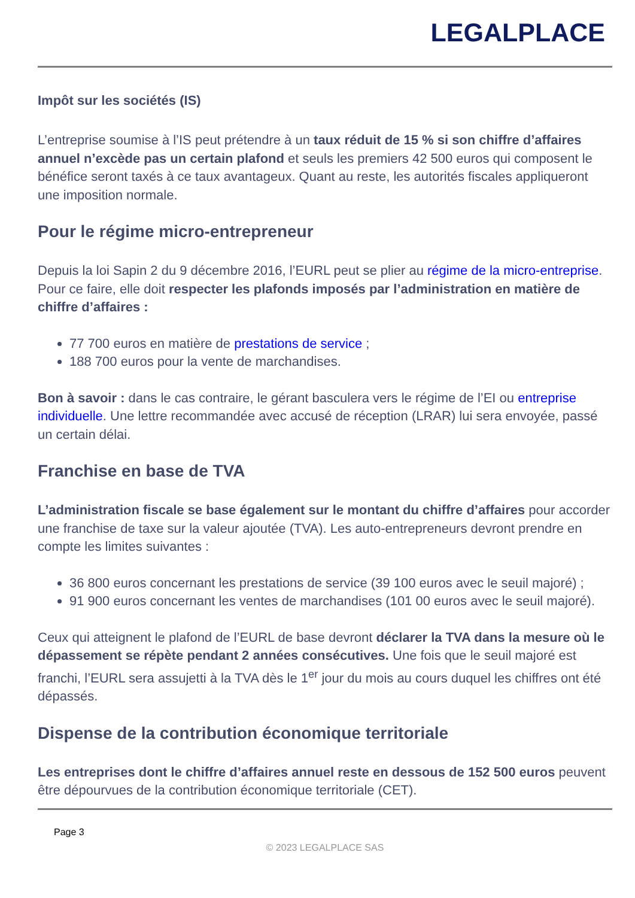LEGALPLACE
Impôt sur les sociétés (IS)
L’entreprise soumise à l’IS peut prétendre à un taux réduit de 15 % si son chiffre d’affaires annuel n’excède pas un certain plafond et seuls les premiers 42 500 euros qui composent le bénéfice seront taxés à ce taux avantageux. Quant au reste, les autorités fiscales appliqueront une imposition normale.
Pour le régime micro-entrepreneur
Depuis la loi Sapin 2 du 9 décembre 2016, l’EURL peut se plier au régime de la micro-entreprise. Pour ce faire, elle doit respecter les plafonds imposés par l’administration en matière de chiffre d’affaires :
77 700 euros en matière de prestations de service ;
188 700 euros pour la vente de marchandises.
Bon à savoir : dans le cas contraire, le gérant basculera vers le régime de l’EI ou entreprise individuelle. Une lettre recommandée avec accusé de réception (LRAR) lui sera envoyée, passé un certain délai.
Franchise en base de TVA
L’administration fiscale se base également sur le montant du chiffre d’affaires pour accorder une franchise de taxe sur la valeur ajoutée (TVA). Les auto-entrepreneurs devront prendre en compte les limites suivantes :
36 800 euros concernant les prestations de service (39 100 euros avec le seuil majoré) ;
91 900 euros concernant les ventes de marchandises (101 00 euros avec le seuil majoré).
Ceux qui atteignent le plafond de l’EURL de base devront déclarer la TVA dans la mesure où le dépassement se répète pendant 2 années consécutives. Une fois que le seuil majoré est franchi, l’EURL sera assujetti à la TVA dès le 1<sup>er</sup> jour du mois au cours duquel les chiffres ont été dépassés.
Dispense de la contribution économique territoriale
Les entreprises dont le chiffre d’affaires annuel reste en dessous de 152 500 euros peuvent être dépourvues de la contribution économique territoriale (CET).
Page 3
© 2023 LEGALPLACE SAS